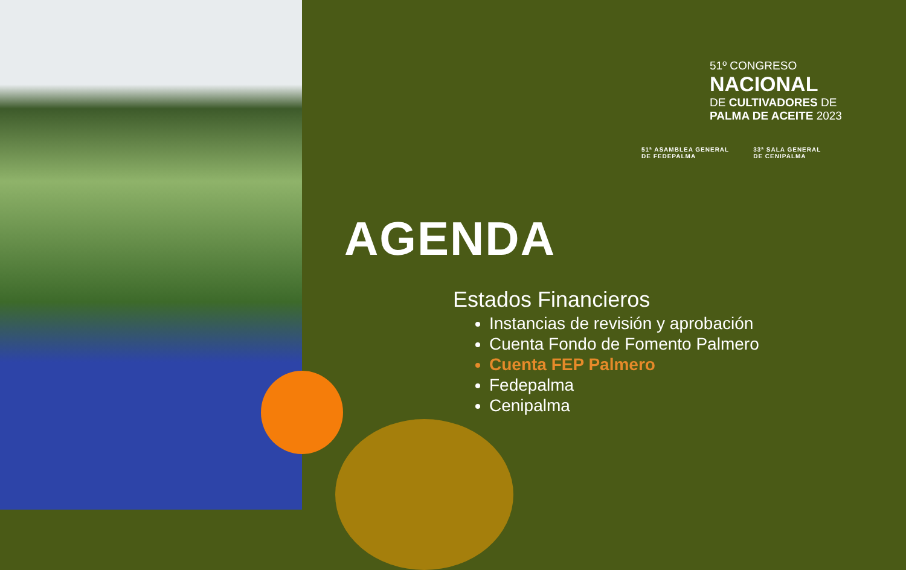51º CONGRESO
NACIONAL
DE CULTIVADORES DE
PALMA DE ACEITE 2023
51ª ASAMBLEA GENERAL
DE FEDEPALMA
33ª SALA GENERAL
DE CENIPALMA
AGENDA
Estados Financieros
Instancias de revisión y aprobación
Cuenta Fondo de Fomento Palmero
Cuenta FEP Palmero
Fedepalma
Cenipalma